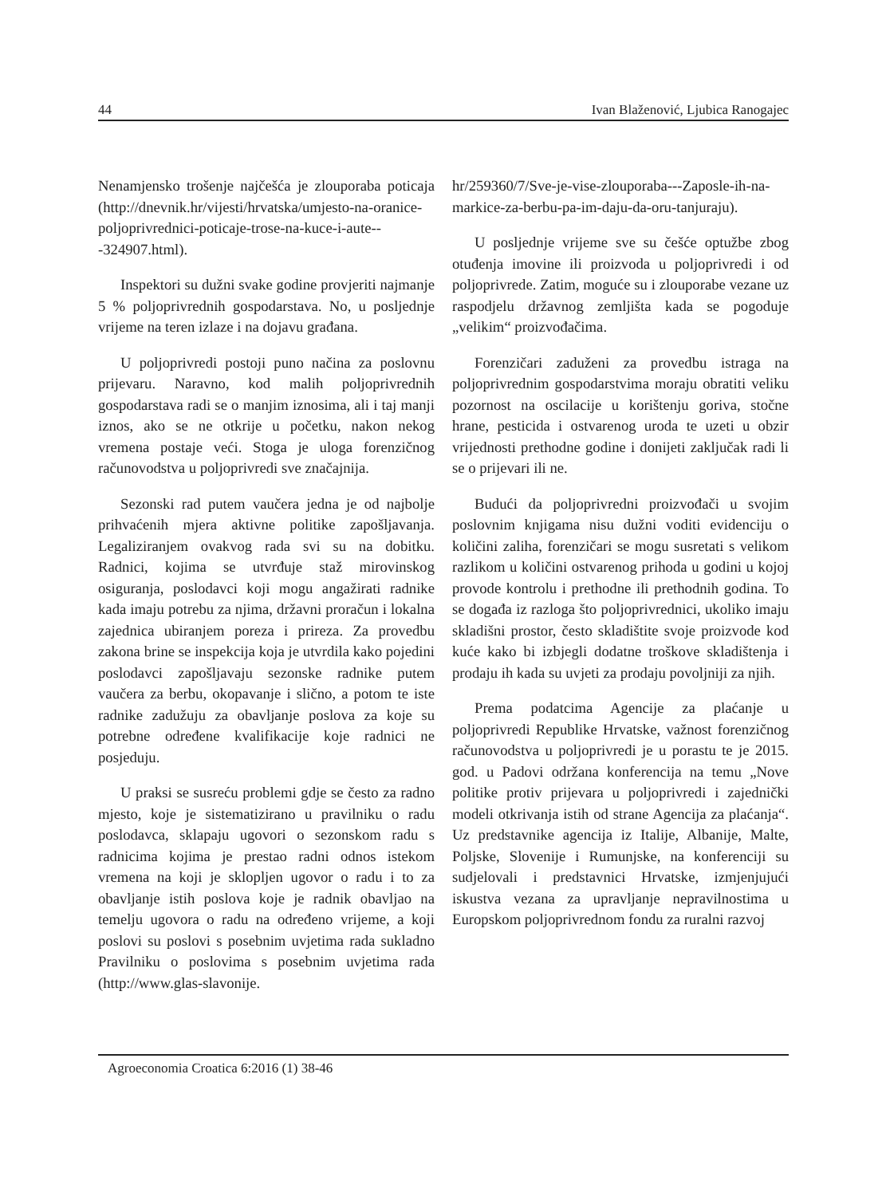44 Ivan Blaženović, Ljubica Ranogajec
Nenamjensko trošenje najčešća je zlouporaba poticaja (http://dnevnik.hr/vijesti/hrvatska/umjesto-na-oranice-poljoprivrednici-poticaje-trose-na-kuce-i-aute---324907.html).
Inspektori su dužni svake godine provjeriti najmanje 5 % poljoprivrednih gospodarstava. No, u posljednje vrijeme na teren izlaze i na dojavu građana.
U poljoprivredi postoji puno načina za poslovnu prijevaru. Naravno, kod malih poljoprivrednih gospodarstava radi se o manjim iznosima, ali i taj manji iznos, ako se ne otkrije u početku, nakon nekog vremena postaje veći. Stoga je uloga forenzičnog računovodstva u poljoprivredi sve značajnija.
Sezonski rad putem vaučera jedna je od najbolje prihvaćenih mjera aktivne politike zapošljavanja. Legaliziranjem ovakvog rada svi su na dobitku. Radnici, kojima se utvrđuje staž mirovinskog osiguranja, poslodavci koji mogu angažirati radnike kada imaju potrebu za njima, državni proračun i lokalna zajednica ubiranjem poreza i prireza. Za provedbu zakona brine se inspekcija koja je utvrdila kako pojedini poslodavci zapošljavaju sezonske radnike putem vaučera za berbu, okopavanje i slično, a potom te iste radnike zadužuju za obavljanje poslova za koje su potrebne određene kvalifikacije koje radnici ne posjeduju.
U praksi se susreću problemi gdje se često za radno mjesto, koje je sistematizirano u pravilniku o radu poslodavca, sklapaju ugovori o sezonskom radu s radnicima kojima je prestao radni odnos istekom vremena na koji je sklopljen ugovor o radu i to za obavljanje istih poslova koje je radnik obavljao na temelju ugovora o radu na određeno vrijeme, a koji poslovi su poslovi s posebnim uvjetima rada sukladno Pravilniku o poslovima s posebnim uvjetima rada (http://www.glas-slavonije.
hr/259360/7/Sve-je-vise-zlouporaba---Zaposle-ih-na-markice-za-berbu-pa-im-daju-da-oru-tanjuraju).
U posljednje vrijeme sve su češće optužbe zbog otuđenja imovine ili proizvoda u poljoprivredi i od poljoprivrede. Zatim, moguće su i zlouporabe vezane uz raspodjelu državnog zemljišta kada se pogoduje „velikim“ proizvođačima.
Forenzičari zaduženi za provedbu istraga na poljoprivrednim gospodarstvima moraju obratiti veliku pozornost na oscilacije u korištenju goriva, stočne hrane, pesticida i ostvarenog uroda te uzeti u obzir vrijednosti prethodne godine i donijeti zaključak radi li se o prijevari ili ne.
Budući da poljoprivredni proizvođači u svojim poslovnim knjigama nisu dužni voditi evidenciju o količini zaliha, forenzičari se mogu susretati s velikom razlikom u količini ostvarenog prihoda u godini u kojoj provode kontrolu i prethodne ili prethodnih godina. To se događa iz razloga što poljoprivrednici, ukoliko imaju skladišni prostor, često skladištite svoje proizvode kod kuće kako bi izbjegli dodatne troškove skladištenja i prodaju ih kada su uvjeti za prodaju povoljniji za njih.
Prema podatcima Agencije za plaćanje u poljoprivredi Republike Hrvatske, važnost forenzičnog računovodstva u poljoprivredi je u porastu te je 2015. god. u Padovi održana konferencija na temu „Nove politike protiv prijevara u poljoprivredi i zajednički modeli otkrivanja istih od strane Agencija za plaćanja“. Uz predstavnike agencija iz Italije, Albanije, Malte, Poljske, Slovenije i Rumunjske, na konferenciji su sudjelovali i predstavnici Hrvatske, izmjenjujući iskustva vezana za upravljanje nepravilnostima u Europskom poljoprivrednom fondu za ruralni razvoj
Agroeconomia Croatica 6:2016 (1) 38-46